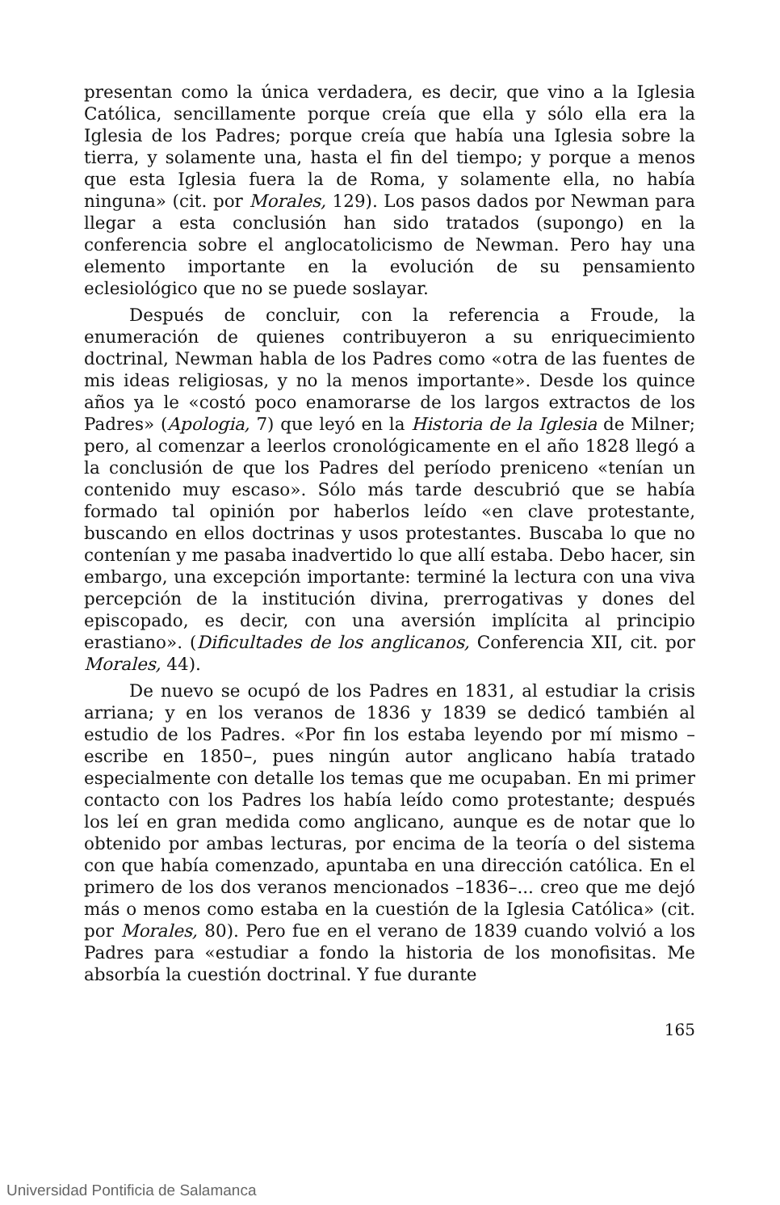presentan como la única verdadera, es decir, que vino a la Iglesia Católica, sencillamente porque creía que ella y sólo ella era la Iglesia de los Padres; porque creía que había una Iglesia sobre la tierra, y solamente una, hasta el fin del tiempo; y porque a menos que esta Iglesia fuera la de Roma, y solamente ella, no había ninguna» (cit. por Morales, 129). Los pasos dados por Newman para llegar a esta conclusión han sido tratados (supongo) en la conferencia sobre el anglocatolicismo de Newman. Pero hay una elemento importante en la evolución de su pensamiento eclesiológico que no se puede soslayar.
Después de concluir, con la referencia a Froude, la enumeración de quienes contribuyeron a su enriquecimiento doctrinal, Newman habla de los Padres como «otra de las fuentes de mis ideas religiosas, y no la menos importante». Desde los quince años ya le «costó poco enamorarse de los largos extractos de los Padres» (Apologia, 7) que leyó en la Historia de la Iglesia de Milner; pero, al comenzar a leerlos cronológicamente en el año 1828 llegó a la conclusión de que los Padres del período preniceno «tenían un contenido muy escaso». Sólo más tarde descubrió que se había formado tal opinión por haberlos leído «en clave protestante, buscando en ellos doctrinas y usos protestantes. Buscaba lo que no contenían y me pasaba inadvertido lo que allí estaba. Debo hacer, sin embargo, una excepción importante: terminé la lectura con una viva percepción de la institución divina, prerrogativas y dones del episcopado, es decir, con una aversión implícita al principio erastiano». (Dificultades de los anglicanos, Conferencia XII, cit. por Morales, 44).
De nuevo se ocupó de los Padres en 1831, al estudiar la crisis arriana; y en los veranos de 1836 y 1839 se dedicó también al estudio de los Padres. «Por fin los estaba leyendo por mí mismo –escribe en 1850–, pues ningún autor anglicano había tratado especialmente con detalle los temas que me ocupaban. En mi primer contacto con los Padres los había leído como protestante; después los leí en gran medida como anglicano, aunque es de notar que lo obtenido por ambas lecturas, por encima de la teoría o del sistema con que había comenzado, apuntaba en una dirección católica. En el primero de los dos veranos mencionados –1836–... creo que me dejó más o menos como estaba en la cuestión de la Iglesia Católica» (cit. por Morales, 80). Pero fue en el verano de 1839 cuando volvió a los Padres para «estudiar a fondo la historia de los monofisitas. Me absorbía la cuestión doctrinal. Y fue durante
165
Universidad Pontificia de Salamanca